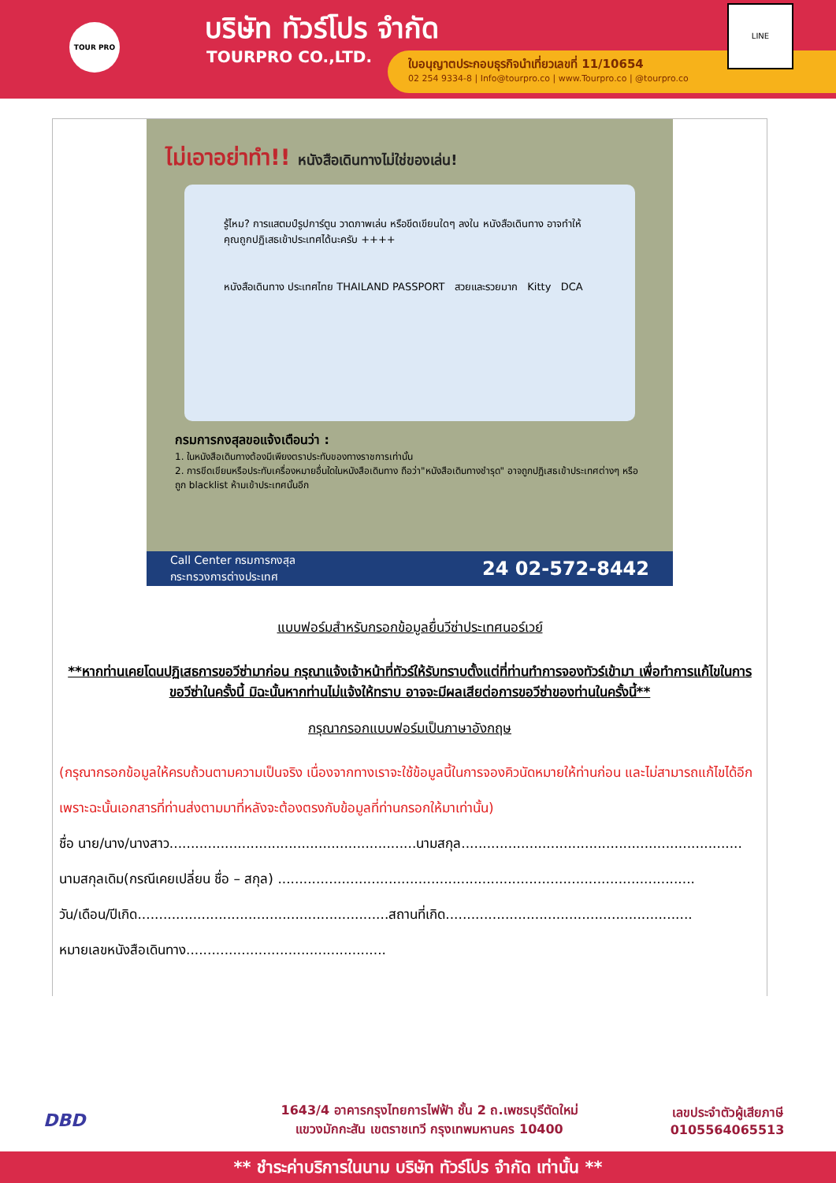TOUR PRO บริษัท ทัวร์โปร จำกัด
TOURPRO CO.,LTD.
ใบอนุญาตประกอบธุรกิจนำเที่ยวเลขที่ 11/10654
02 254 9334-8 | Info@tourpro.co | www.Tourpro.co | @tourpro.co
LINE
ไม่เอาอย่าทำ!! หนังสือเดินทางไม่ใช่ของเล่น!
รู้ไหม? การแสตมป์รูปการ์ตูน วาดภาพเล่น หรือขีดเขียนใดๆ ลงใน หนังสือเดินทาง อาจทำให้คุณถูกปฏิเสธเข้าประเทศได้นะครับ ++++
หนังสือเดินทาง ประเทศไทย THAILAND PASSPORT สวยและรวยมาก Kitty DCA
กรมการกงสุลขอแจ้งเตือนว่า :
1. ในหนังสือเดินทางต้องมีเพียงตราประทับของทางราชการเท่านั้น
2. การขีดเขียนหรือประทับเครื่องหมายอื่นใดในหนังสือเดินทาง ถือว่า"หนังสือเดินทางชำรุด" อาจถูกปฏิเสธเข้าประเทศต่างๆ หรือถูก blacklist ห้ามเข้าประเทศนั้นอีก
Call Center กรมการกงสุล
กระทรวงการต่างประเทศ 24 02-572-8442
แบบฟอร์มสำหรับกรอกข้อมูลยื่นวีซ่าประเทศนอร์เวย์
**หากท่านเคยโดนปฏิเสธการขอวีซ่ามาก่อน กรุณาแจ้งเจ้าหน้าที่ทัวร์ให้รับทราบตั้งแต่ที่ท่านทำการจองทัวร์เข้ามา เพื่อทำการแก้ไขในการขอวีซ่าในครั้งนี้ มิฉะนั้นหากท่านไม่แจ้งให้ทราบ อาจจะมีผลเสียต่อการขอวีซ่าของท่านในครั้งนี้**
กรุณากรอกแบบฟอร์มเป็นภาษาอังกฤษ
(กรุณากรอกข้อมูลให้ครบถ้วนตามความเป็นจริง เนื่องจากทางเราจะใช้ข้อมูลนี้ในการจองคิวนัดหมายให้ท่านก่อน และไม่สามารถแก้ไขได้อีก เพราะฉะนั้นเอกสารที่ท่านส่งตามมาที่หลังจะต้องตรงกับข้อมูลที่ท่านกรอกให้มาเท่านั้น)
ชื่อ นาย/นาง/นางสาว..........................................................นามสกุล..................................................................
นามสกุลเดิม(กรณีเคยเปลี่ยน ชื่อ – สกุล) ..................................................................................................
วัน/เดือน/ปีเกิด...........................................................สถานที่เกิด..........................................................
หมายเลขหนังสือเดินทาง...............................................
DBD
1643/4 อาคารกรุงไทยการไฟฟ้า ชั้น 2 ถ.เพชรบุรีตัดใหม่
แขวงมักกะสัน เขตราชเทวี กรุงเทพมหานคร 10400
เลขประจำตัวผู้เสียภาษี
0105564065513
** ชำระค่าบริการในนาม บริษัท ทัวร์โปร จำกัด เท่านั้น **